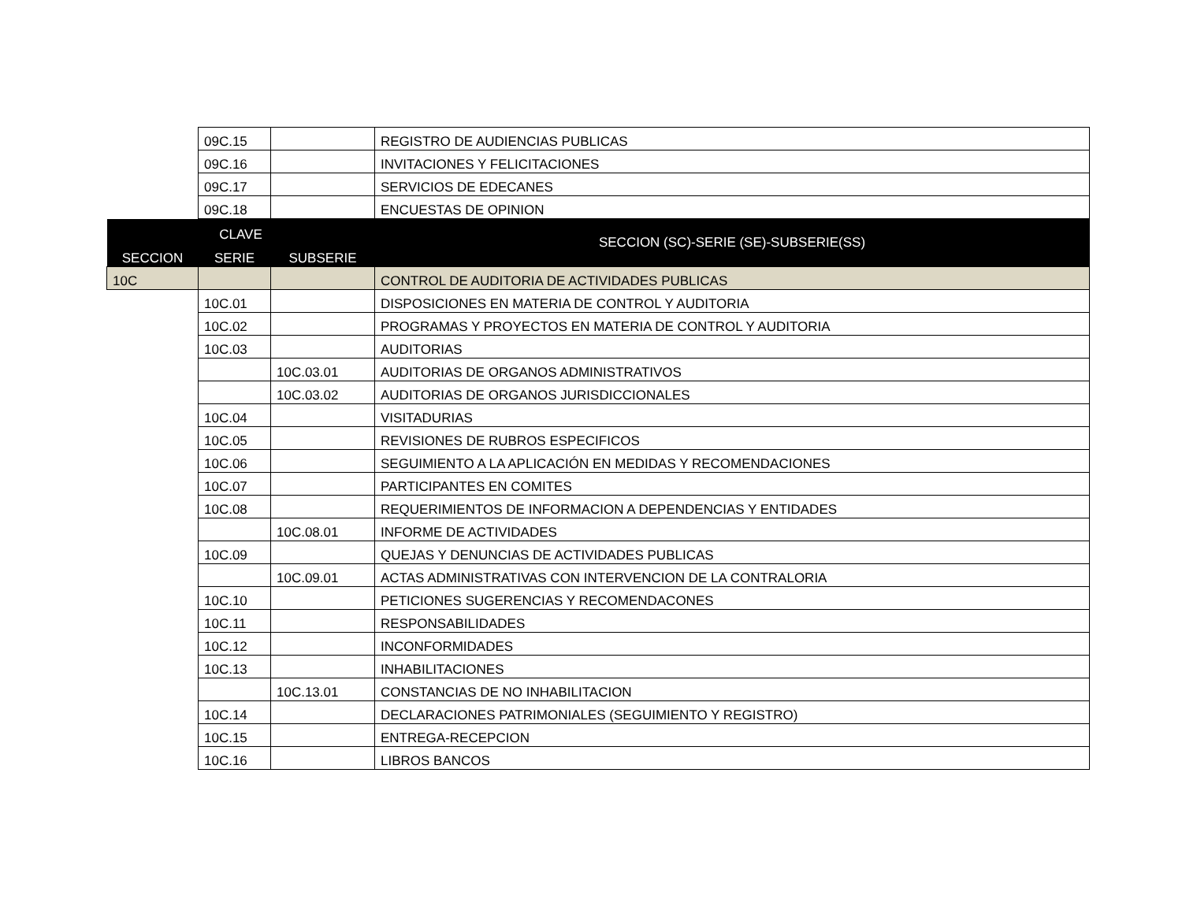| | 09C.15 | | REGISTRO DE AUDIENCIAS PUBLICAS |
| | 09C.16 | | INVITACIONES Y FELICITACIONES |
| | 09C.17 | | SERVICIOS DE EDECANES |
| | 09C.18 | | ENCUESTAS DE OPINION |
| CLAVE | | | SECCION (SC)-SERIE (SE)-SUBSERIE(SS) |
| SECCION | SERIE | SUBSERIE | |
| 10C | | | CONTROL DE AUDITORIA DE ACTIVIDADES PUBLICAS |
| | 10C.01 | | DISPOSICIONES EN MATERIA DE CONTROL Y AUDITORIA |
| | 10C.02 | | PROGRAMAS Y PROYECTOS EN MATERIA DE CONTROL Y AUDITORIA |
| | 10C.03 | | AUDITORIAS |
| | | 10C.03.01 | AUDITORIAS DE ORGANOS ADMINISTRATIVOS |
| | | 10C.03.02 | AUDITORIAS DE ORGANOS JURISDICCIONALES |
| | 10C.04 | | VISITADURIAS |
| | 10C.05 | | REVISIONES DE RUBROS ESPECIFICOS |
| | 10C.06 | | SEGUIMIENTO A LA APLICACIÓN EN MEDIDAS Y RECOMENDACIONES |
| | 10C.07 | | PARTICIPANTES EN COMITES |
| | 10C.08 | | REQUERIMIENTOS DE INFORMACION A DEPENDENCIAS Y ENTIDADES |
| | | 10C.08.01 | INFORME DE ACTIVIDADES |
| | 10C.09 | | QUEJAS Y DENUNCIAS DE ACTIVIDADES PUBLICAS |
| | | 10C.09.01 | ACTAS ADMINISTRATIVAS CON INTERVENCION DE LA CONTRALORIA |
| | 10C.10 | | PETICIONES SUGERENCIAS Y RECOMENDACONES |
| | 10C.11 | | RESPONSABILIDADES |
| | 10C.12 | | INCONFORMIDADES |
| | 10C.13 | | INHABILITACIONES |
| | | 10C.13.01 | CONSTANCIAS DE NO INHABILITACION |
| | 10C.14 | | DECLARACIONES PATRIMONIALES (SEGUIMIENTO Y REGISTRO) |
| | 10C.15 | | ENTREGA-RECEPCION |
| | 10C.16 | | LIBROS BANCOS |